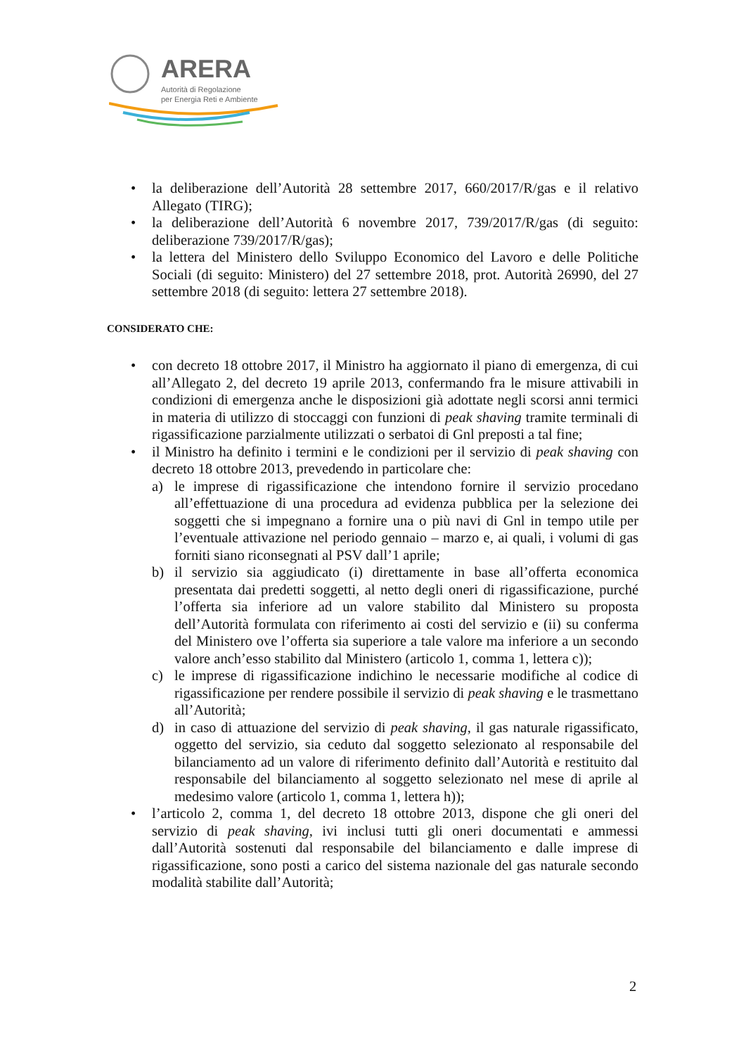ARERA
Autorità di Regolazione
per Energia Reti e Ambiente
• la deliberazione dell’Autorità 28 settembre 2017, 660/2017/R/gas e il relativo Allegato (TIRG);
• la deliberazione dell’Autorità 6 novembre 2017, 739/2017/R/gas (di seguito: deliberazione 739/2017/R/gas);
• la lettera del Ministero dello Sviluppo Economico del Lavoro e delle Politiche Sociali (di seguito: Ministero) del 27 settembre 2018, prot. Autorità 26990, del 27 settembre 2018 (di seguito: lettera 27 settembre 2018).
CONSIDERATO CHE:
• con decreto 18 ottobre 2017, il Ministro ha aggiornato il piano di emergenza, di cui all’Allegato 2, del decreto 19 aprile 2013, confermando fra le misure attivabili in condizioni di emergenza anche le disposizioni già adottate negli scorsi anni termici in materia di utilizzo di stoccaggi con funzioni di peak shaving tramite terminali di rigassificazione parzialmente utilizzati o serbatoi di Gnl preposti a tal fine;
• il Ministro ha definito i termini e le condizioni per il servizio di peak shaving con decreto 18 ottobre 2013, prevedendo in particolare che:
a) le imprese di rigassificazione che intendono fornire il servizio procedano all’effettuazione di una procedura ad evidenza pubblica per la selezione dei soggetti che si impegnano a fornire una o più navi di Gnl in tempo utile per l’eventuale attivazione nel periodo gennaio – marzo e, ai quali, i volumi di gas forniti siano riconsegnati al PSV dall’1 aprile;
b) il servizio sia aggiudicato (i) direttamente in base all’offerta economica presentata dai predetti soggetti, al netto degli oneri di rigassificazione, purché l’offerta sia inferiore ad un valore stabilito dal Ministero su proposta dell’Autorità formulata con riferimento ai costi del servizio e (ii) su conferma del Ministero ove l’offerta sia superiore a tale valore ma inferiore a un secondo valore anch’esso stabilito dal Ministero (articolo 1, comma 1, lettera c));
c) le imprese di rigassificazione indichino le necessarie modifiche al codice di rigassificazione per rendere possibile il servizio di peak shaving e le trasmettano all’Autorità;
d) in caso di attuazione del servizio di peak shaving, il gas naturale rigassificato, oggetto del servizio, sia ceduto dal soggetto selezionato al responsabile del bilanciamento ad un valore di riferimento definito dall’Autorità e restituito dal responsabile del bilanciamento al soggetto selezionato nel mese di aprile al medesimo valore (articolo 1, comma 1, lettera h));
• l’articolo 2, comma 1, del decreto 18 ottobre 2013, dispone che gli oneri del servizio di peak shaving, ivi inclusi tutti gli oneri documentati e ammessi dall’Autorità sostenuti dal responsabile del bilanciamento e dalle imprese di rigassificazione, sono posti a carico del sistema nazionale del gas naturale secondo modalità stabilite dall’Autorità;
2